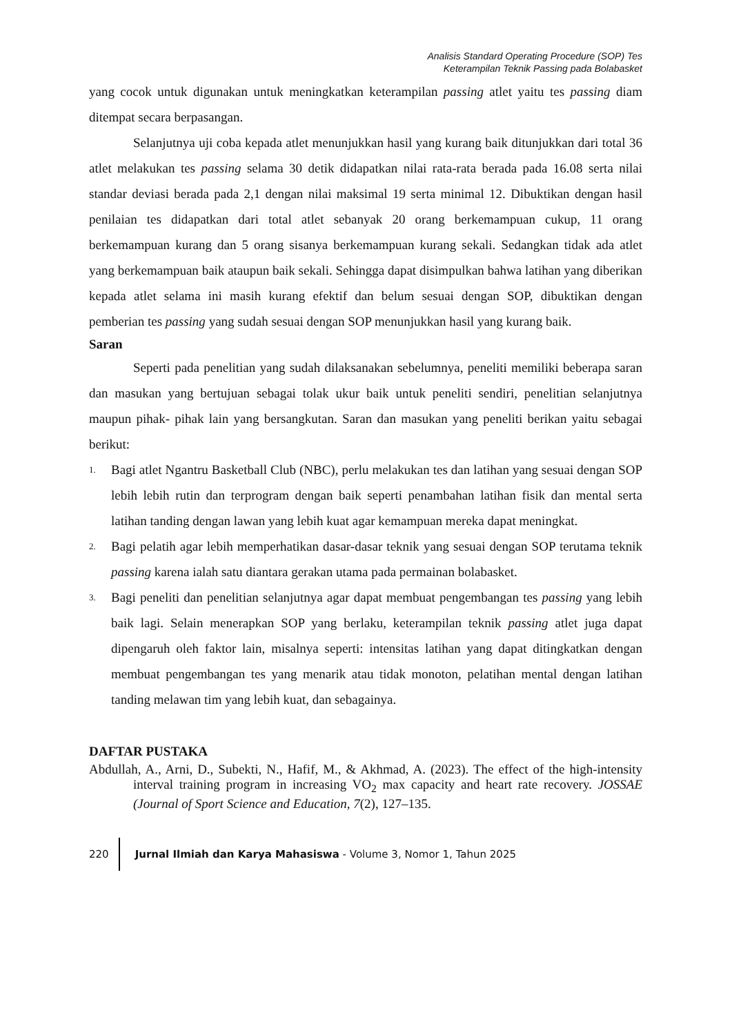Analisis Standard Operating Procedure (SOP) Tes
Keterampilan Teknik Passing pada Bolabasket
yang cocok untuk digunakan untuk meningkatkan keterampilan passing atlet yaitu tes passing diam ditempat secara berpasangan.
Selanjutnya uji coba kepada atlet menunjukkan hasil yang kurang baik ditunjukkan dari total 36 atlet melakukan tes passing selama 30 detik didapatkan nilai rata-rata berada pada 16.08 serta nilai standar deviasi berada pada 2,1 dengan nilai maksimal 19 serta minimal 12. Dibuktikan dengan hasil penilaian tes didapatkan dari total atlet sebanyak 20 orang berkemampuan cukup, 11 orang berkemampuan kurang dan 5 orang sisanya berkemampuan kurang sekali. Sedangkan tidak ada atlet yang berkemampuan baik ataupun baik sekali. Sehingga dapat disimpulkan bahwa latihan yang diberikan kepada atlet selama ini masih kurang efektif dan belum sesuai dengan SOP, dibuktikan dengan pemberian tes passing yang sudah sesuai dengan SOP menunjukkan hasil yang kurang baik.
Saran
Seperti pada penelitian yang sudah dilaksanakan sebelumnya, peneliti memiliki beberapa saran dan masukan yang bertujuan sebagai tolak ukur baik untuk peneliti sendiri, penelitian selanjutnya maupun pihak- pihak lain yang bersangkutan. Saran dan masukan yang peneliti berikan yaitu sebagai berikut:
1. Bagi atlet Ngantru Basketball Club (NBC), perlu melakukan tes dan latihan yang sesuai dengan SOP lebih lebih rutin dan terprogram dengan baik seperti penambahan latihan fisik dan mental serta latihan tanding dengan lawan yang lebih kuat agar kemampuan mereka dapat meningkat.
2. Bagi pelatih agar lebih memperhatikan dasar-dasar teknik yang sesuai dengan SOP terutama teknik passing karena ialah satu diantara gerakan utama pada permainan bolabasket.
3. Bagi peneliti dan penelitian selanjutnya agar dapat membuat pengembangan tes passing yang lebih baik lagi. Selain menerapkan SOP yang berlaku, keterampilan teknik passing atlet juga dapat dipengaruh oleh faktor lain, misalnya seperti: intensitas latihan yang dapat ditingkatkan dengan membuat pengembangan tes yang menarik atau tidak monoton, pelatihan mental dengan latihan tanding melawan tim yang lebih kuat, dan sebagainya.
DAFTAR PUSTAKA
Abdullah, A., Arni, D., Subekti, N., Hafif, M., & Akhmad, A. (2023). The effect of the high-intensity interval training program in increasing VO<sub>2</sub> max capacity and heart rate recovery. JOSSAE (Journal of Sport Science and Education, 7(2), 127–135.
220 Jurnal Ilmiah dan Karya Mahasiswa - Volume 3, Nomor 1, Tahun 2025